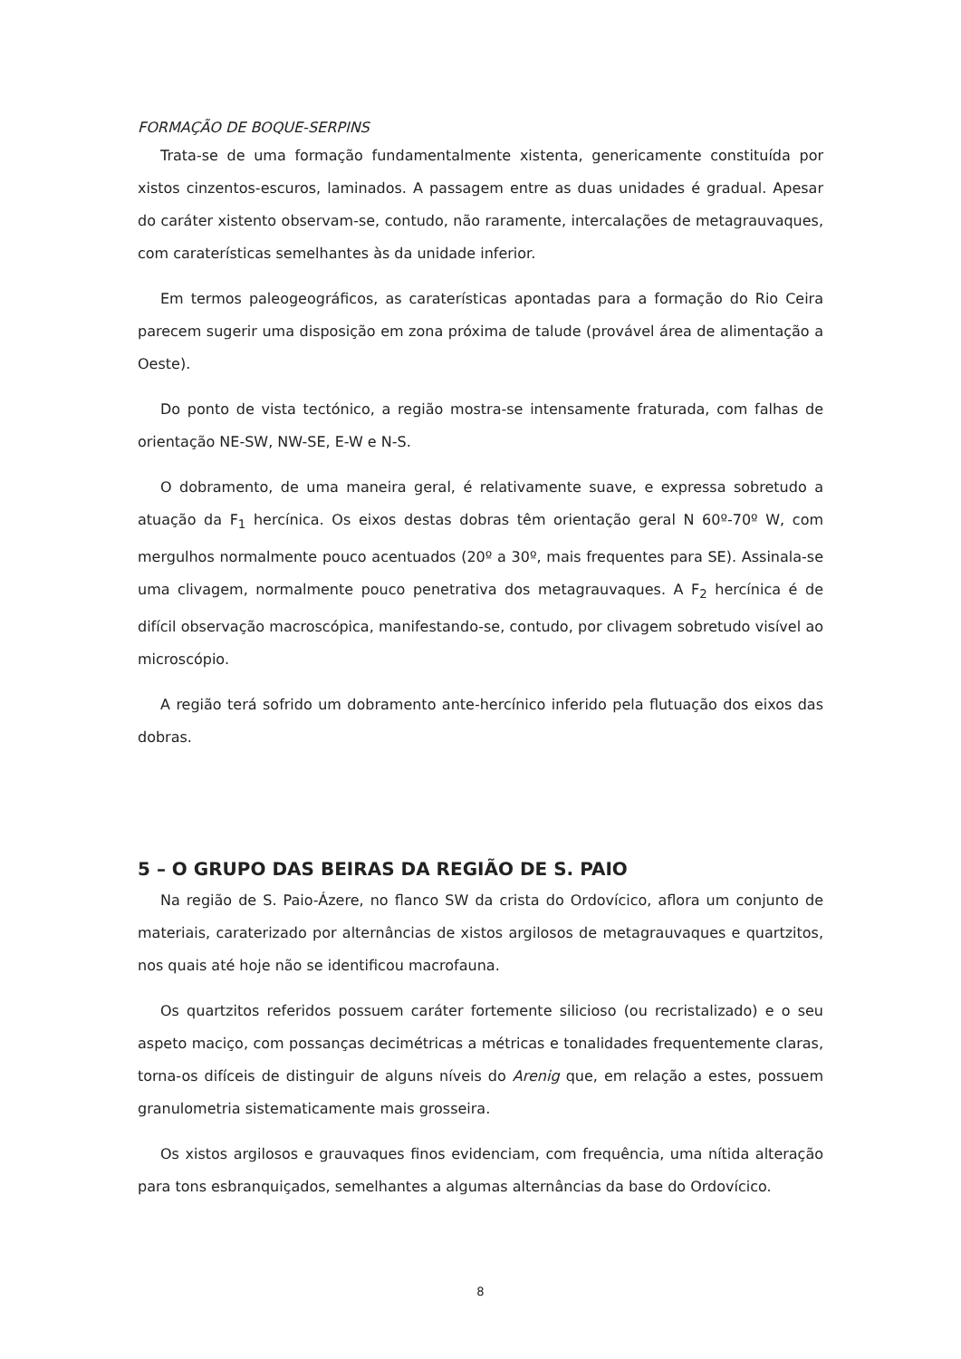FORMAÇÃO DE BOQUE-SERPINS
Trata-se de uma formação fundamentalmente xistenta, genericamente constituída por xistos cinzentos-escuros, laminados. A passagem entre as duas unidades é gradual. Apesar do caráter xistento observam-se, contudo, não raramente, intercalações de metagrauvaques, com caraterísticas semelhantes às da unidade inferior.
Em termos paleogeográficos, as caraterísticas apontadas para a formação do Rio Ceira parecem sugerir uma disposição em zona próxima de talude (provável área de alimentação a Oeste).
Do ponto de vista tectónico, a região mostra-se intensamente fraturada, com falhas de orientação NE-SW, NW-SE, E-W e N-S.
O dobramento, de uma maneira geral, é relativamente suave, e expressa sobretudo a atuação da F<sub>1</sub> hercínica. Os eixos destas dobras têm orientação geral N 60º-70º W, com mergulhos normalmente pouco acentuados (20º a 30º, mais frequentes para SE). Assinala-se uma clivagem, normalmente pouco penetrativa dos metagrauvaques. A F<sub>2</sub> hercínica é de difícil observação macroscópica, manifestando-se, contudo, por clivagem sobretudo visível ao microscópio.
A região terá sofrido um dobramento ante-hercínico inferido pela flutuação dos eixos das dobras.
5 – O GRUPO DAS BEIRAS DA REGIÃO DE S. PAIO
Na região de S. Paio-Ázere, no flanco SW da crista do Ordovícico, aflora um conjunto de materiais, caraterizado por alternâncias de xistos argilosos de metagrauvaques e quartzitos, nos quais até hoje não se identificou macrofauna.
Os quartzitos referidos possuem caráter fortemente silicioso (ou recristalizado) e o seu aspeto maciço, com possanças decimétricas a métricas e tonalidades frequentemente claras, torna-os difíceis de distinguir de alguns níveis do Arenig que, em relação a estes, possuem granulometria sistematicamente mais grosseira.
Os xistos argilosos e grauvaques finos evidenciam, com frequência, uma nítida alteração para tons esbranquiçados, semelhantes a algumas alternâncias da base do Ordovícico.
8